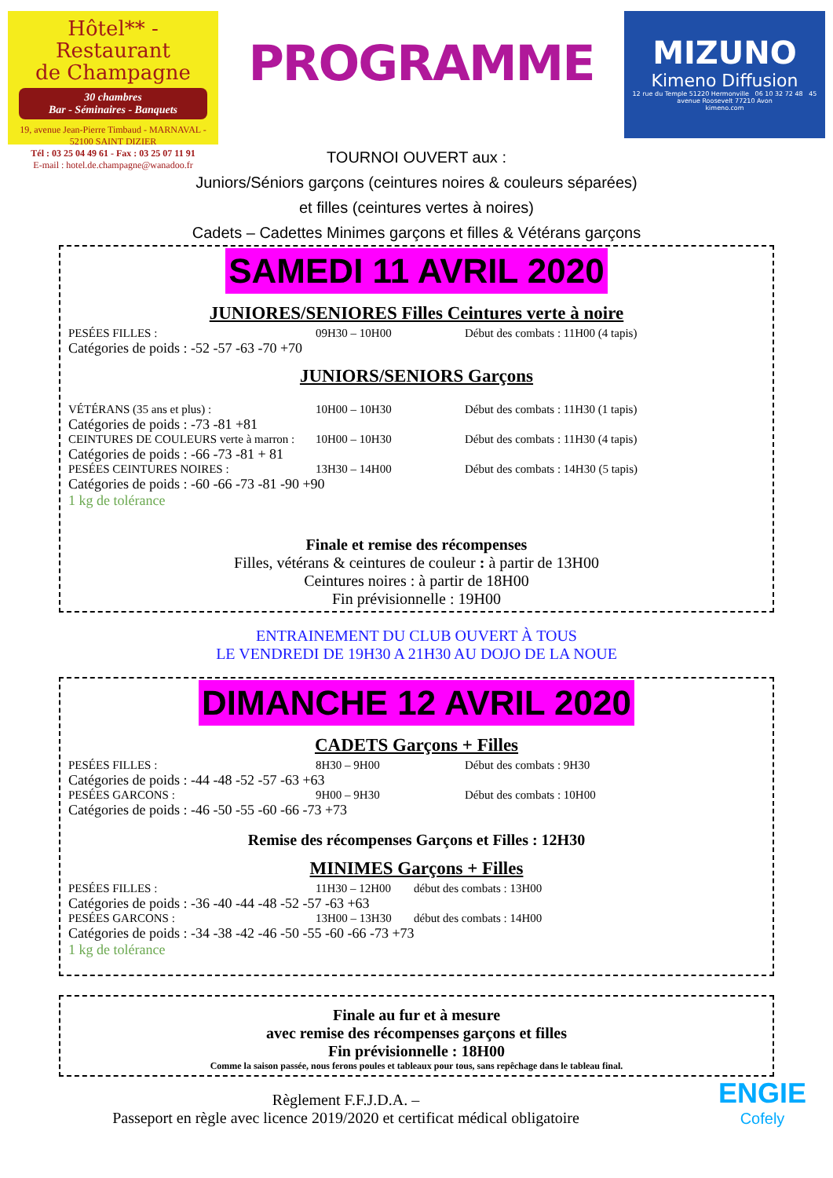Hôtel** - Restaurant
de Champagne
30 chambres
Bar - Séminaires - Banquets
19, avenue Jean-Pierre Timbaud - MARNAVAL - 52100 SAINT DIZIER
Tél : 03 25 04 49 61 - Fax : 03 25 07 11 91
E-mail : hotel.de.champagne@wanadoo.fr
PROGRAMME
MIZUNO
Kimeno Diffusion
12 rue du Temple 51220 Hermonville 06 10 32 72 48 45 avenue Roosevelt 77210 Avon
kimeno.com
TOURNOI OUVERT aux :
Juniors/Séniors garçons (ceintures noires & couleurs séparées)
et filles (ceintures vertes à noires)
Cadets – Cadettes Minimes garçons et filles & Vétérans garçons
SAMEDI 11 AVRIL 2020
JUNIORES/SENIORES Filles Ceintures verte à noire
PESÉES FILLES : 09H30 – 10H00 Début des combats : 11H00 (4 tapis)
Catégories de poids : -52 -57 -63 -70 +70
JUNIORS/SENIORS Garçons
VÉTÉRANS (35 ans et plus) : 10H00 – 10H30 Début des combats : 11H30 (1 tapis)
Catégories de poids : -73 -81 +81
CEINTURES DE COULEURS verte à marron : 10H00 – 10H30 Début des combats : 11H30 (4 tapis)
Catégories de poids : -66 -73 -81 + 81
PESÉES CEINTURES NOIRES : 13H30 – 14H00 Début des combats : 14H30 (5 tapis)
Catégories de poids : -60 -66 -73 -81 -90 +90
1 kg de tolérance
Finale et remise des récompenses
Filles, vétérans & ceintures de couleur : à partir de 13H00
Ceintures noires : à partir de 18H00
Fin prévisionnelle : 19H00
ENTRAINEMENT DU CLUB OUVERT À TOUS
LE VENDREDI DE 19H30 A 21H30 AU DOJO DE LA NOUE
DIMANCHE 12 AVRIL 2020
CADETS Garçons + Filles
PESÉES FILLES : 8H30 – 9H00 Début des combats : 9H30
Catégories de poids : -44 -48 -52 -57 -63 +63
PESÉES GARCONS : 9H00 – 9H30 Début des combats : 10H00
Catégories de poids : -46 -50 -55 -60 -66 -73 +73
Remise des récompenses Garçons et Filles : 12H30
MINIMES Garçons + Filles
PESÉES FILLES : 11H30 – 12H00 début des combats : 13H00
Catégories de poids : -36 -40 -44 -48 -52 -57 -63 +63
PESÉES GARCONS : 13H00 – 13H30 début des combats : 14H00
Catégories de poids : -34 -38 -42 -46 -50 -55 -60 -66 -73 +73
1 kg de tolérance
Finale au fur et à mesure
avec remise des récompenses garçons et filles
Fin prévisionnelle : 18H00
Comme la saison passée, nous ferons poules et tableaux pour tous, sans repêchage dans le tableau final.
Règlement F.F.J.D.A. –
Passeport en règle avec licence 2019/2020 et certificat médical obligatoire
ENGIE
Cofely